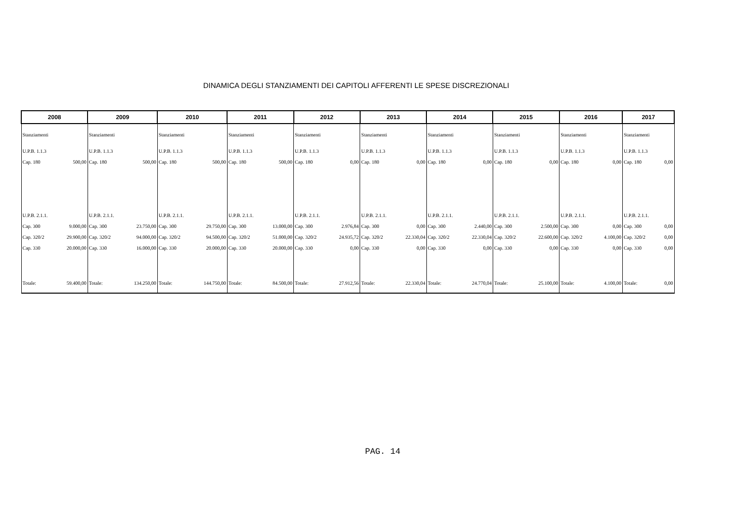DINAMICA DEGLI STANZIAMENTI DEI CAPITOLI AFFERENTI LE SPESE DISCREZIONALI
| 2008 | | 2009 | | 2010 | | 2011 | | 2012 | | 2013 | | 2014 | | 2015 | | 2016 | | 2017 | |
| --- | --- | --- | --- | --- | --- | --- | --- | --- | --- | --- | --- | --- | --- | --- | --- | --- | --- | --- | --- |
| Stanziamenti | | Stanziamenti | | Stanziamenti | | Stanziamenti | | Stanziamenti | | Stanziamenti | | Stanziamenti | | Stanziamenti | | Stanziamenti | | Stanziamenti | |
| U.P.B. 1.1.3 | | U.P.B. 1.1.3 | | U.P.B. 1.1.3 | | U.P.B. 1.1.3 | | U.P.B. 1.1.3 | | U.P.B. 1.1.3 | | U.P.B. 1.1.3 | | U.P.B. 1.1.3 | | U.P.B. 1.1.3 | | U.P.B. 1.1.3 | |
| Cap. 180 | 500,00 | Cap. 180 | 500,00 | Cap. 180 | 500,00 | Cap. 180 | 500,00 | Cap. 180 | 0,00 | Cap. 180 | 0,00 | Cap. 180 | 0,00 | Cap. 180 | 0,00 | Cap. 180 | 0,00 | Cap. 180 | 0,00 |
| U.P.B. 2.1.1. | | U.P.B. 2.1.1. | | U.P.B. 2.1.1. | | U.P.B. 2.1.1. | | U.P.B. 2.1.1. | | U.P.B. 2.1.1. | | U.P.B. 2.1.1. | | U.P.B. 2.1.1. | | U.P.B. 2.1.1. | | U.P.B. 2.1.1. | |
| Cap. 300 | 9.000,00 | Cap. 300 | 23.750,00 | Cap. 300 | 29.750,00 | Cap. 300 | 13.000,00 | Cap. 300 | 2.976,84 | Cap. 300 | 0,00 | Cap. 300 | 2.440,00 | Cap. 300 | 2.500,00 | Cap. 300 | 0,00 | Cap. 300 | 0,00 |
| Cap. 320/2 | 29.900,00 | Cap. 320/2 | 94.000,00 | Cap. 320/2 | 94.500,00 | Cap. 320/2 | 51.000,00 | Cap. 320/2 | 24.935,72 | Cap. 320/2 | 22.330,04 | Cap. 320/2 | 22.330,04 | Cap. 320/2 | 22.600,00 | Cap. 320/2 | 4.100,00 | Cap. 320/2 | 0,00 |
| Cap. 330 | 20.000,00 | Cap. 330 | 16.000,00 | Cap. 330 | 20.000,00 | Cap. 330 | 20.000,00 | Cap. 330 | 0,00 | Cap. 330 | 0,00 | Cap. 330 | 0,00 | Cap. 330 | 0,00 | Cap. 330 | 0,00 | Cap. 330 | 0,00 |
| Totale: | 59.400,00 | Totale: | 134.250,00 | Totale: | 144.750,00 | Totale: | 84.500,00 | Totale: | 27.912,56 | Totale: | 22.330,04 | Totale: | 24.770,04 | Totale: | 25.100,00 | Totale: | 4.100,00 | Totale: | 0,00 |
PAG. 14